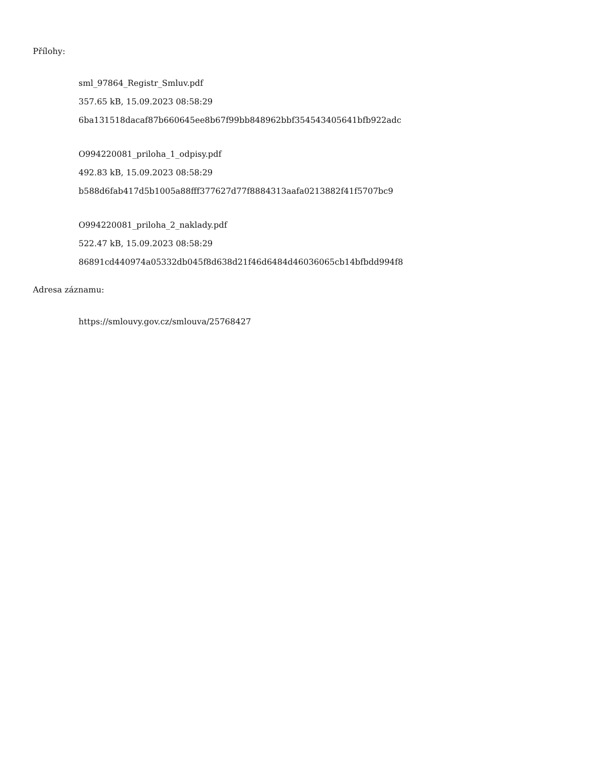Přílohy:
sml_97864_Registr_Smluv.pdf
357.65 kB, 15.09.2023 08:58:29
6ba131518dacaf87b660645ee8b67f99bb848962bbf354543405641bfb922adc
O994220081_priloha_1_odpisy.pdf
492.83 kB, 15.09.2023 08:58:29
b588d6fab417d5b1005a88fff377627d77f8884313aafa0213882f41f5707bc9
O994220081_priloha_2_naklady.pdf
522.47 kB, 15.09.2023 08:58:29
86891cd440974a05332db045f8d638d21f46d6484d46036065cb14bfbdd994f8
Adresa záznamu:
https://smlouvy.gov.cz/smlouva/25768427